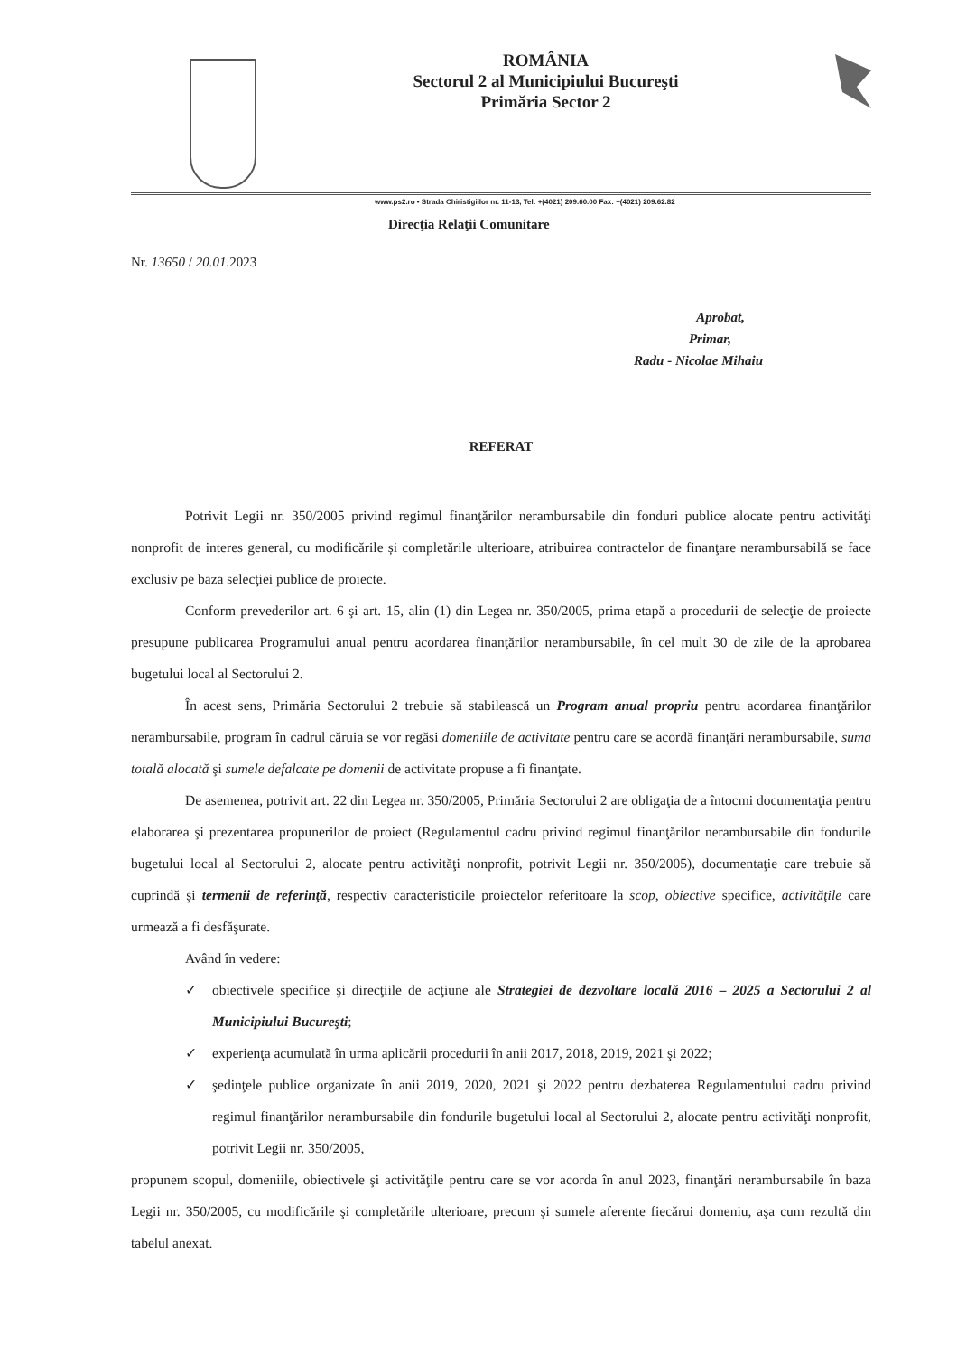ROMÂNIA
Sectorul 2 al Municipiului Bucureşti
Primăria Sector 2
www.ps2.ro • Strada Chiristigiilor nr. 11-13, Tel: +(4021) 209.60.00 Fax: +(4021) 209.62.82
Direcţia Relaţii Comunitare
Nr. 13650 / 20.01. 2023
Aprobat,
Primar,
Radu - Nicolae Mihaiu
REFERAT
Potrivit Legii nr. 350/2005 privind regimul finanţărilor nerambursabile din fonduri publice alocate pentru activităţi nonprofit de interes general, cu modificările și completările ulterioare, atribuirea contractelor de finanţare nerambursabilă se face exclusiv pe baza selecţiei publice de proiecte.
Conform prevederilor art. 6 şi art. 15, alin (1) din Legea nr. 350/2005, prima etapă a procedurii de selecţie de proiecte presupune publicarea Programului anual pentru acordarea finanţărilor nerambursabile, în cel mult 30 de zile de la aprobarea bugetului local al Sectorului 2.
În acest sens, Primăria Sectorului 2 trebuie să stabilească un Program anual propriu pentru acordarea finanţărilor nerambursabile, program în cadrul căruia se vor regăsi domeniile de activitate pentru care se acordă finanţări nerambursabile, suma totală alocată şi sumele defalcate pe domenii de activitate propuse a fi finanţate.
De asemenea, potrivit art. 22 din Legea nr. 350/2005, Primăria Sectorului 2 are obligaţia de a întocmi documentaţia pentru elaborarea şi prezentarea propunerilor de proiect (Regulamentul cadru privind regimul finanţărilor nerambursabile din fondurile bugetului local al Sectorului 2, alocate pentru activităţi nonprofit, potrivit Legii nr. 350/2005), documentaţie care trebuie să cuprindă şi termenii de referinţă, respectiv caracteristicile proiectelor referitoare la scop, obiective specifice, activităţile care urmează a fi desfăşurate.
Având în vedere:
✓ obiectivele specifice şi direcţiile de acţiune ale Strategiei de dezvoltare locală 2016 – 2025 a Sectorului 2 al Municipiului Bucureşti;
✓ experienţa acumulată în urma aplicării procedurii în anii 2017, 2018, 2019, 2021 şi 2022;
✓ şedinţele publice organizate în anii 2019, 2020, 2021 şi 2022 pentru dezbaterea Regulamentului cadru privind regimul finanţărilor nerambursabile din fondurile bugetului local al Sectorului 2, alocate pentru activităţi nonprofit, potrivit Legii nr. 350/2005,
propunem scopul, domeniile, obiectivele şi activităţile pentru care se vor acorda în anul 2023, finanţări nerambursabile în baza Legii nr. 350/2005, cu modificările şi completările ulterioare, precum şi sumele aferente fiecărui domeniu, aşa cum rezultă din tabelul anexat.